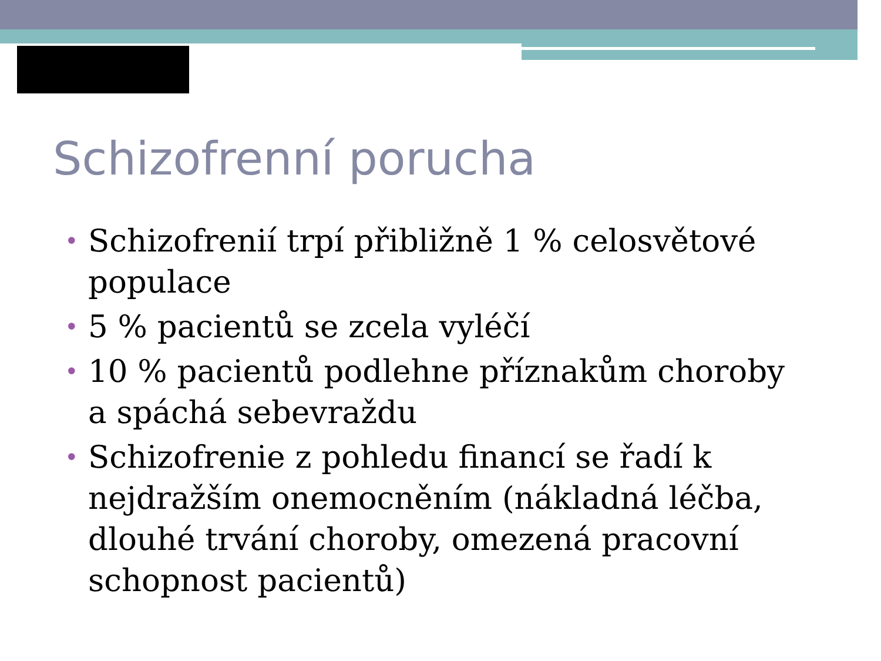Schizofrenní porucha
• Schizofrenií trpí přibližně 1 % celosvětové populace
• 5 % pacientů se zcela vyléčí
• 10 % pacientů podlehne příznakům choroby a spáchá sebevraždu
• Schizofrenie z pohledu financí se řadí k nejdražším onemocněním (nákladná léčba, dlouhé trvání choroby, omezená pracovní schopnost pacientů)